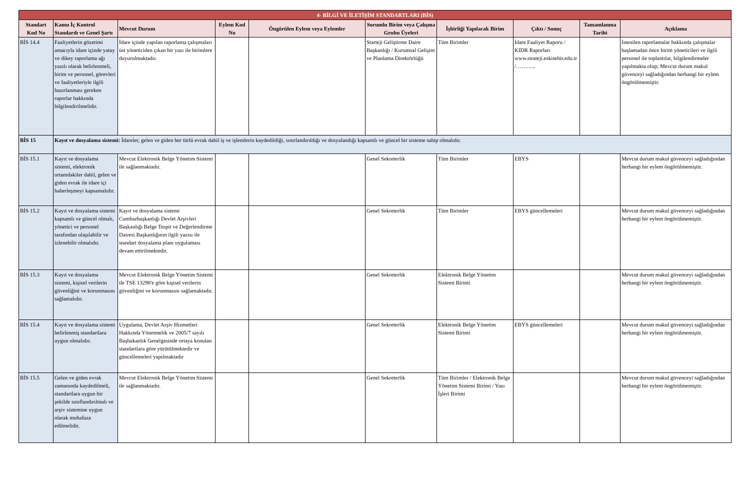| 4- BİLGİ VE İLETİŞİM STANDARTLARI (BİS) | | | | | | | | | |
| Standart Kod No | Kamu İç Kontrol Standardı ve Genel Şartı | Mevcut Durum | Eylem Kod No | Öngörülen Eylem veya Eylemler | Sorumlu Birim veya Çalışma Grubu Üyeleri | İşbirliği Yapılacak Birim | Çıktı / Sonuç | Tamamlanma Tarihi | Açıklama |
| BİS 14.4 | Faaliyetlerin gözetimi amacıyla idare içinde yatay ve dikey raporlama ağı yazılı olarak belirlenmeli, birim ve personel, görevleri ve faaliyetleriyle ilgili hazırlanması gereken raporlar hakkında bilgilendirilmelidir. | İdare içinde yapılan raporlama çalışmaları üst yöneticiden çıkan bir yazı ile birimlere duyurulmaktadır. | | | Starteji Geliştirme Daire Başkanlığı / Kurumsal Gelişim ve Planlama Direktörlüğü | Tüm Birimler | İdare Faaliyet Raporu / KIDR Raporları www.strateji.eskisehir.edu.tr /……….. | | İstenilen raporlamalar hakkında çalışmalar başlamadan önce birim yöneticileri ve ilgili personel ile toplantılar, bilgilendirmeler yapılmakta olup; Mevcut durum makul güvenceyi sağladığından herhangi bir eylem öngörülmemiştir. |
| BİS 15 | Kayıt ve dosyalama sistemi: İdareler, gelen ve giden her türlü evrak dahil iş ve işlemlerin kaydedildiği, sınırlandırıldığı ve dosyalandığı kapsamlı ve güncel bir sisteme sahip olmalıdır. | | | | | | | | |
| BİS 15.1 | Kayıt ve dosyalama sistemi, elektronik ortamdakiler dahil, gelen ve giden evrak ile idare içi haberleşmeyi kapsamalıdır. | Mevcut Elektronik Belge Yönetim Sistemi ile sağlanmaktadır. | | | Genel Sekreterlik | Tüm Birimler | EBYS | | Mevcut durum makul güvenceyi sağladığından herhangi bir eylem öngörülmemiştir. |
| BİS 15.2 | Kayıt ve dosyalama sistemi kapsamlı ve güncel olmalı, yönetici ve personel tarafından ulaşılabilir ve izlenebilir olmalıdır. | Kayıt ve dosyalama sistemi Cumhurbaşkanlığı Devlet Arşivleri Başkanlığı Belge Tespit ve Değerlendirme Dairesi Başkanlığının ilgili yazısı ile standart dosyalama planı uygulaması devam ettirilmektedir. | | | Genel Sekreterlik | Tüm Birimler | EBYS güncellemeleri | | Mevcut durum makul güvenceyi sağladığından herhangi bir eylem öngörülmemiştir. |
| BİS 15.3 | Kayıt ve dosyalama sistemi, kişisel verilerin güvenliğini ve korunmasını sağlamalıdır. | Mevcut Elektronik Belge Yönetim Sistemi ile TSE 13298'e göre kişisel verilerin güvenliğini ve korunmasını sağlamaktadır. | | | Genel Sekreterlik | Elektronik Belge Yönetim Sistemi Birimi | | | Mevcut durum makul güvenceyi sağladığından herhangi bir eylem öngörülmemiştir. |
| BİS 15.4 | Kayıt ve dosyalama sistemi belirlenmiş standartlara uygun olmalıdır. | Uygulama, Devlet Arşiv Hizmetleri Hakkında Yönetmelik ve 2005/7 sayılı Başbakanlık Genelgesinde ortaya konulan standartlara göre yürütülmektedir ve güncellemeleri yapılmaktadır | | | Genel Sekreterlik | Elektronik Belge Yönetim Sistemi Birimi | EBYS güncellemeleri | | Mevcut durum makul güvenceyi sağladığından herhangi bir eylem öngörülmemiştir. |
| BİS 15.5 | Gelen ve giden evrak zamanında kaydedilmeli, standartlara uygun bir şekilde sınıflandırılmalı ve arşiv sistemine uygun olarak muhafaza edilmelidir. | Mevcut Elektronik Belge Yönetim Sistemi ile sağlanmaktadır. | | | Genel Sekreterlik | Tüm Birimler / Elektronik Belge Yönetim Sistemi Birimi / Yazı İşleri Birimi | | | Mevcut durum makul güvenceyi sağladığından herhangi bir eylem öngörülmemiştir. |